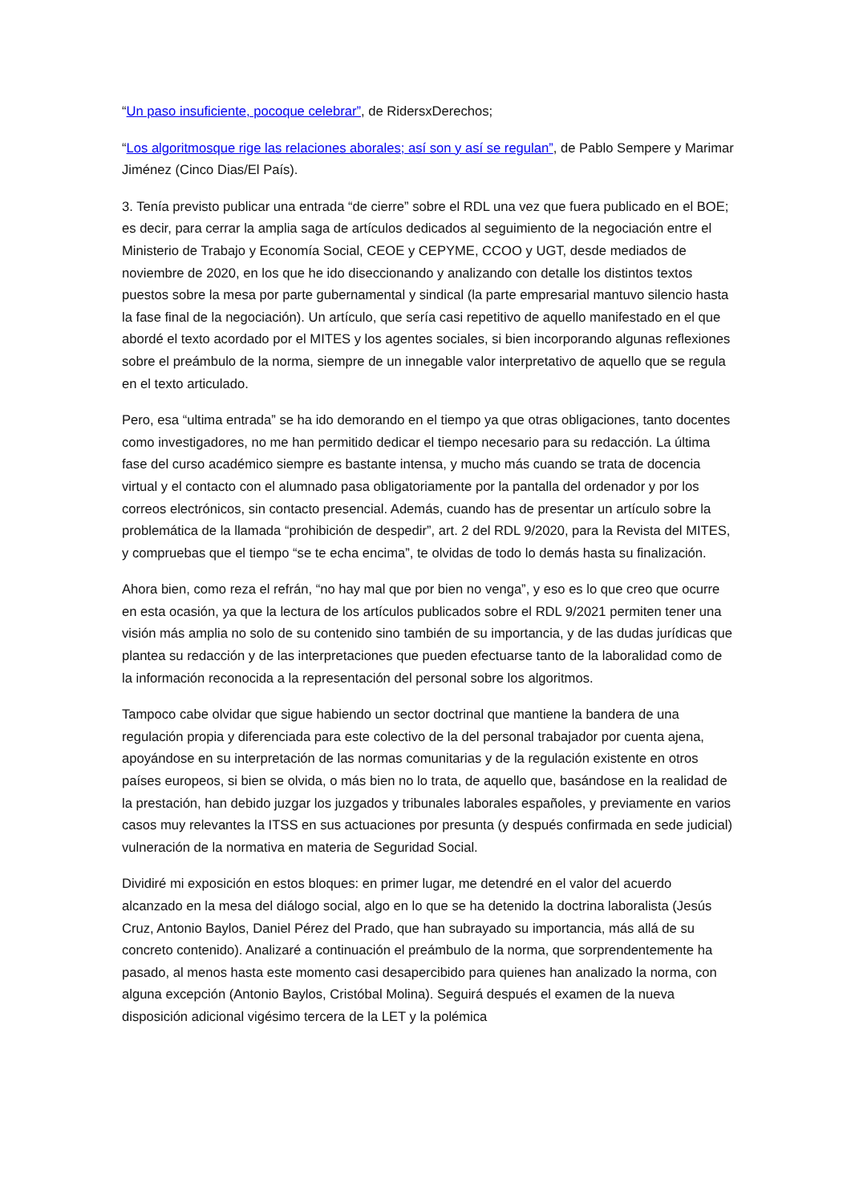“Un paso insuficiente, pocoque celebrar”, de RidersxDerechos;
“Los algoritmosque rige las relaciones aborales; así son y así se regulan”, de Pablo Sempere y Marimar Jiménez (Cinco Dias/El País).
3. Tenía previsto publicar una entrada “de cierre” sobre el RDL una vez que fuera publicado en el BOE; es decir, para cerrar la amplia saga de artículos dedicados al seguimiento de la negociación entre el Ministerio de Trabajo y Economía Social, CEOE y CEPYME, CCOO y UGT, desde mediados de noviembre de 2020, en los que he ido diseccionando y analizando con detalle los distintos textos puestos sobre la mesa por parte gubernamental y sindical (la parte empresarial mantuvo silencio hasta la fase final de la negociación). Un artículo, que sería casi repetitivo de aquello manifestado en el que abordé el texto acordado por el MITES y los agentes sociales, si bien incorporando algunas reflexiones sobre el preámbulo de la norma, siempre de un innegable valor interpretativo de aquello que se regula en el texto articulado.
Pero, esa “ultima entrada” se ha ido demorando en el tiempo ya que otras obligaciones, tanto docentes como investigadores, no me han permitido dedicar el tiempo necesario para su redacción. La última fase del curso académico siempre es bastante intensa, y mucho más cuando se trata de docencia virtual y el contacto con el alumnado pasa obligatoriamente por la pantalla del ordenador y por los correos electrónicos, sin contacto presencial. Además, cuando has de presentar un artículo sobre la problemática de la llamada “prohibición de despedir”, art. 2 del RDL 9/2020, para la Revista del MITES, y compruebas que el tiempo “se te echa encima”, te olvidas de todo lo demás hasta su finalización.
Ahora bien, como reza el refrán, “no hay mal que por bien no venga”, y eso es lo que creo que ocurre en esta ocasión, ya que la lectura de los artículos publicados sobre el RDL 9/2021 permiten tener una visión más amplia no solo de su contenido sino también de su importancia, y de las dudas jurídicas que plantea su redacción y de las interpretaciones que pueden efectuarse tanto de la laboralidad como de la información reconocida a la representación del personal sobre los algoritmos.
Tampoco cabe olvidar que sigue habiendo un sector doctrinal que mantiene la bandera de una regulación propia y diferenciada para este colectivo de la del personal trabajador por cuenta ajena, apoyándose en su interpretación de las normas comunitarias y de la regulación existente en otros países europeos, si bien se olvida, o más bien no lo trata, de aquello que, basándose en la realidad de la prestación, han debido juzgar los juzgados y tribunales laborales españoles, y previamente en varios casos muy relevantes la ITSS en sus actuaciones por presunta (y después confirmada en sede judicial) vulneración de la normativa en materia de Seguridad Social.
Dividiré mi exposición en estos bloques: en primer lugar, me detendré en el valor del acuerdo alcanzado en la mesa del diálogo social, algo en lo que se ha detenido la doctrina laboralista (Jesús Cruz, Antonio Baylos, Daniel Pérez del Prado, que han subrayado su importancia, más allá de su concreto contenido). Analizaré a continuación el preámbulo de la norma, que sorprendentemente ha pasado, al menos hasta este momento casi desapercibido para quienes han analizado la norma, con alguna excepción (Antonio Baylos, Cristóbal Molina). Seguirá después el examen de la nueva disposición adicional vigésimo tercera de la LET y la polémica